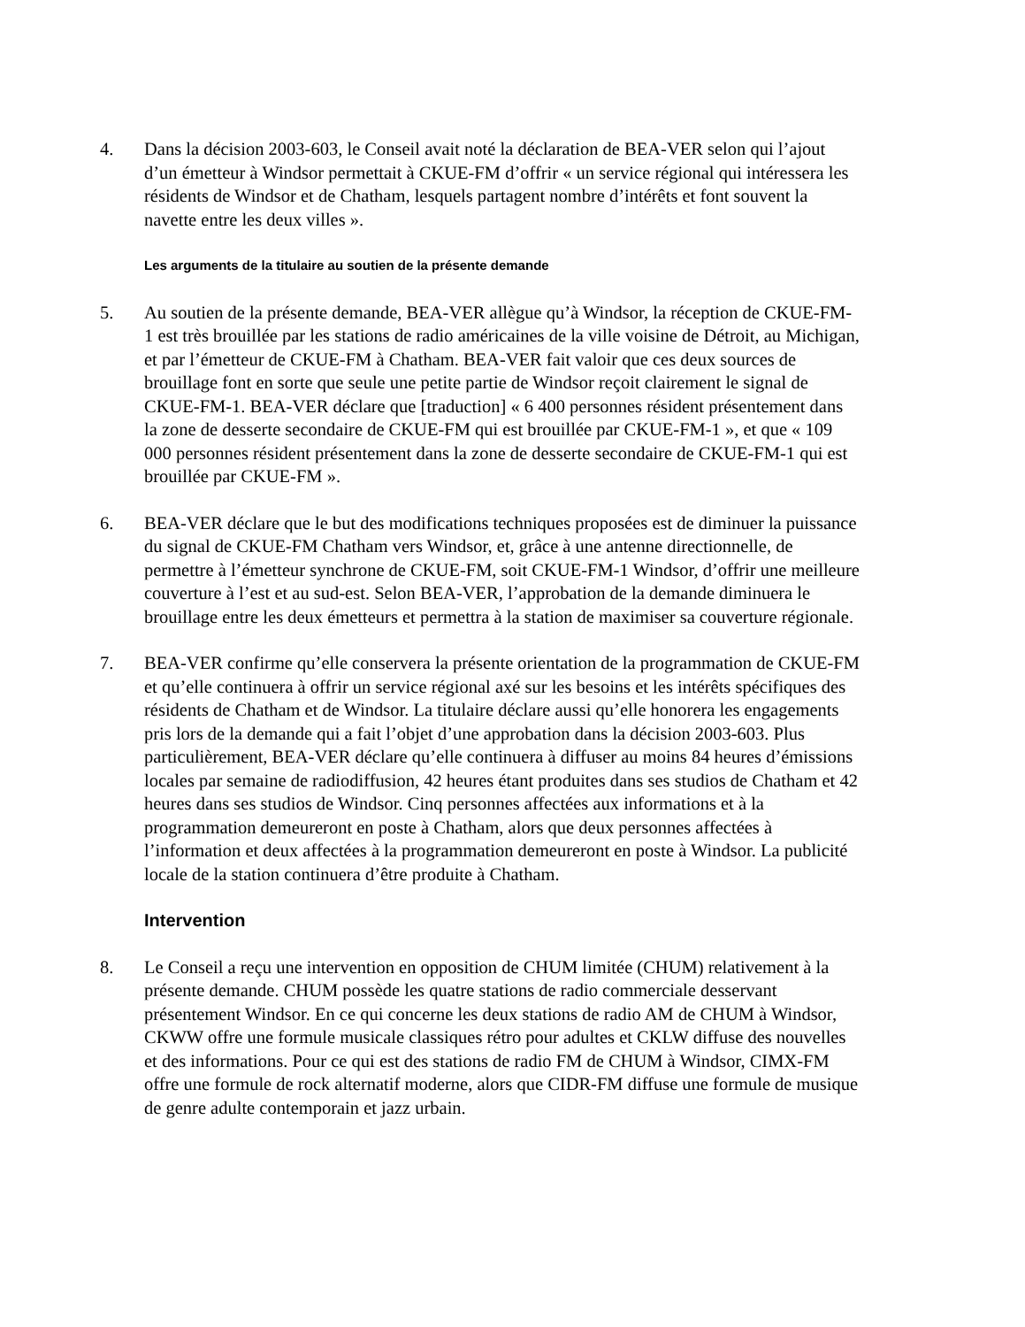4. Dans la décision 2003-603, le Conseil avait noté la déclaration de BEA-VER selon qui l’ajout d’un émetteur à Windsor permettait à CKUE-FM d’offrir « un service régional qui intéressera les résidents de Windsor et de Chatham, lesquels partagent nombre d’intérêts et font souvent la navette entre les deux villes ».
Les arguments de la titulaire au soutien de la présente demande
5. Au soutien de la présente demande, BEA-VER allègue qu’à Windsor, la réception de CKUE-FM-1 est très brouillée par les stations de radio américaines de la ville voisine de Détroit, au Michigan, et par l’émetteur de CKUE-FM à Chatham. BEA-VER fait valoir que ces deux sources de brouillage font en sorte que seule une petite partie de Windsor reçoit clairement le signal de CKUE-FM-1. BEA-VER déclare que [traduction] « 6 400 personnes résident présentement dans la zone de desserte secondaire de CKUE-FM qui est brouillée par CKUE-FM-1 », et que « 109 000 personnes résident présentement dans la zone de desserte secondaire de CKUE-FM-1 qui est brouillée par CKUE-FM ».
6. BEA-VER déclare que le but des modifications techniques proposées est de diminuer la puissance du signal de CKUE-FM Chatham vers Windsor, et, grâce à une antenne directionnelle, de permettre à l’émetteur synchrone de CKUE-FM, soit CKUE-FM-1 Windsor, d’offrir une meilleure couverture à l’est et au sud-est. Selon BEA-VER, l’approbation de la demande diminuera le brouillage entre les deux émetteurs et permettra à la station de maximiser sa couverture régionale.
7. BEA-VER confirme qu’elle conservera la présente orientation de la programmation de CKUE-FM et qu’elle continuera à offrir un service régional axé sur les besoins et les intérêts spécifiques des résidents de Chatham et de Windsor. La titulaire déclare aussi qu’elle honorera les engagements pris lors de la demande qui a fait l’objet d’une approbation dans la décision 2003-603. Plus particulièrement, BEA-VER déclare qu’elle continuera à diffuser au moins 84 heures d’émissions locales par semaine de radiodiffusion, 42 heures étant produites dans ses studios de Chatham et 42 heures dans ses studios de Windsor. Cinq personnes affectées aux informations et à la programmation demeureront en poste à Chatham, alors que deux personnes affectées à l’information et deux affectées à la programmation demeureront en poste à Windsor. La publicité locale de la station continuera d’être produite à Chatham.
Intervention
8. Le Conseil a reçu une intervention en opposition de CHUM limitée (CHUM) relativement à la présente demande. CHUM possède les quatre stations de radio commerciale desservant présentement Windsor. En ce qui concerne les deux stations de radio AM de CHUM à Windsor, CKWW offre une formule musicale classiques rétro pour adultes et CKLW diffuse des nouvelles et des informations. Pour ce qui est des stations de radio FM de CHUM à Windsor, CIMX-FM offre une formule de rock alternatif moderne, alors que CIDR-FM diffuse une formule de musique de genre adulte contemporain et jazz urbain.